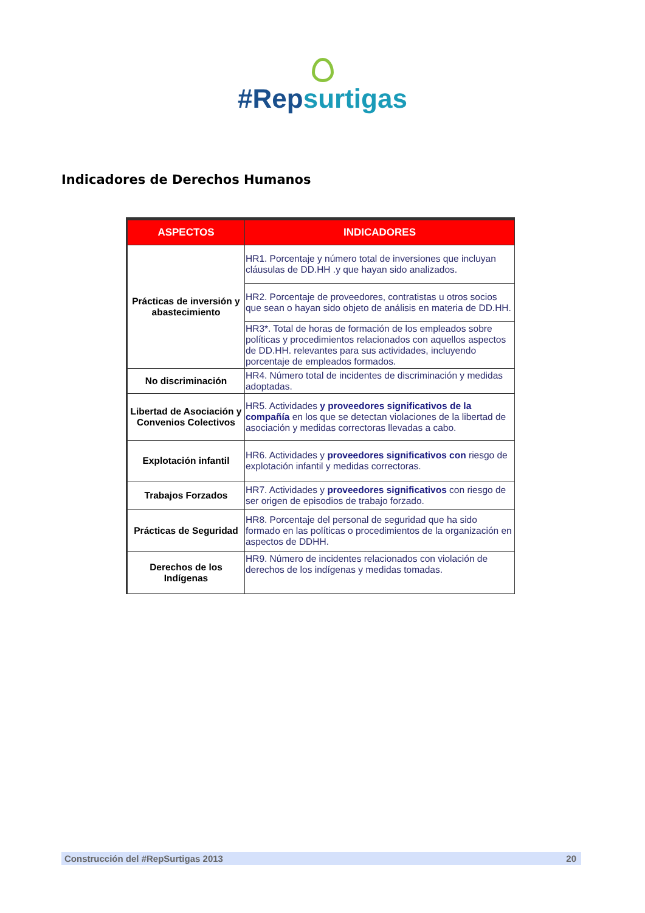#Repsurtigas
Indicadores de Derechos Humanos
| ASPECTOS | INDICADORES |
| --- | --- |
| Prácticas de inversión y abastecimiento | HR1. Porcentaje y número total de inversiones que incluyan cláusulas de DD.HH .y que hayan sido analizados. |
| | HR2. Porcentaje de proveedores, contratistas u otros socios que sean o hayan sido objeto de análisis en materia de DD.HH. |
| | HR3*. Total de horas de formación de los empleados sobre políticas y procedimientos relacionados con aquellos aspectos de DD.HH. relevantes para sus actividades, incluyendo porcentaje de empleados formados. |
| No discriminación | HR4. Número total de incidentes de discriminación y medidas adoptadas. |
| Libertad de Asociación y Convenios Colectivos | HR5. Actividades y proveedores significativos de la compañía en los que se detectan violaciones de la libertad de asociación y medidas correctoras llevadas a cabo. |
| Explotación infantil | HR6. Actividades y proveedores significativos con riesgo de explotación infantil y medidas correctoras. |
| Trabajos Forzados | HR7. Actividades y proveedores significativos con riesgo de ser origen de episodios de trabajo forzado. |
| Prácticas de Seguridad | HR8. Porcentaje del personal de seguridad que ha sido formado en las políticas o procedimientos de la organización en aspectos de DDHH. |
| Derechos de los Indígenas | HR9. Número de incidentes relacionados con violación de derechos de los indígenas y medidas tomadas. |
Construcción del #RepSurtigas 2013 20